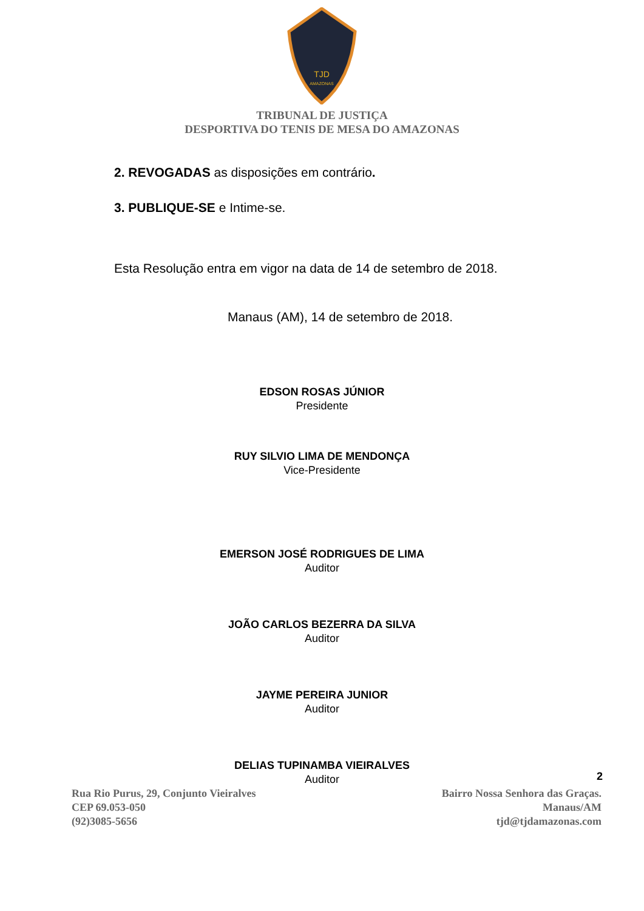TJD
AMAZONAS
TRIBUNAL DE JUSTIÇA
DESPORTIVA DO TENIS DE MESA DO AMAZONAS
2. REVOGADAS as disposições em contrário.
3. PUBLIQUE-SE e Intime-se.
Esta Resolução entra em vigor na data de 14 de setembro de 2018.
Manaus (AM), 14 de setembro de 2018.
EDSON ROSAS JÚNIOR
Presidente
RUY SILVIO LIMA DE MENDONÇA
Vice-Presidente
EMERSON JOSÉ RODRIGUES DE LIMA
Auditor
JOÃO CARLOS BEZERRA DA SILVA
Auditor
JAYME PEREIRA JUNIOR
Auditor
DELIAS TUPINAMBA VIEIRALVES
Auditor
2
Rua Rio Purus, 29, Conjunto Vieiralves
CEP 69.053-050
(92)3085-5656
Bairro Nossa Senhora das Graças.
Manaus/AM
tjd@tjdamazonas.com